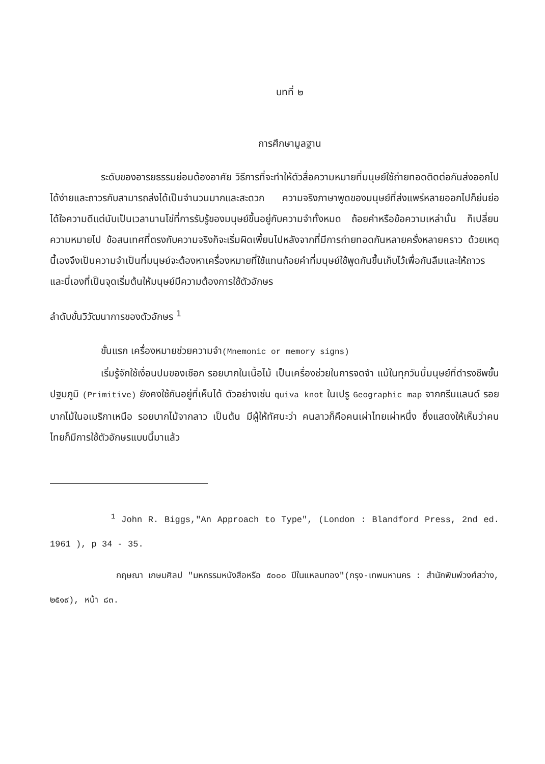บทที่ ๒
การศึกษามูลฐาน
ระดับของอารยธรรมย่อมต้องอาศัย วิธีการที่จะทำให้ตัวสื่อความหมายที่มนุษย์ใช้ถ่ายทอดติดต่อกันส่งออกไปได้ง่ายและถาวรกับสามารถส่งได้เป็นจำนวนมากและสะดวก ความจริงภาษาพูดของมนุษย์ที่ส่งแพร่หลายออกไปก็ย่นย่อได้ใจความดีแต่นับเป็นเวลานานโข่ที่การรับรู้ของมนุษย์ขึ้นอยู่กับความจำทั้งหมด ถ้อยคำหรือข้อความเหล่านั้น ก็เปลี่ยนความหมายไป ข้อสนเทศที่ตรงกับความจริงก็จะเริ่มผิดเพี้ยนไปหลังจากที่มีการถ่ายทอดกันหลายครั้งหลายคราว ด้วยเหตุนี้เองจึงเป็นความจำเป็นที่มนุษย์จะต้องหาเครื่องหมายที่ใช้แทนถ้อยคำที่มนุษย์ใช้พูดกันขึ้นเก็บไว้เพื่อกันลืมและให้ถาวร และนี่เองที่เป็นจุดเริ่มต้นให้มนุษย์มีความต้องการใช้ตัวอักษร
ลำดับขั้นวิวัฒนาการของตัวอักษร <sup>1</sup>
ขั้นแรก เครื่องหมายช่วยความจำ(Mnemonic or memory signs)
เริ่มรู้จักใช้เงื่อนปมของเชือก รอยบากในเนื้อไม้ เป็นเครื่องช่วยในการจดจำ แม้ในทุกวันนี้มนุษย์ที่ดำรงชีพขั้นปฐมภูมิ (Primitive) ยังคงใช้กันอยู่ที่เห็นได้ ตัวอย่างเช่น quiva knot ในเปรู Geographic map จากกรีนแลนด์ รอยบากไม้ในอเมริกาเหนือ รอยบากไม้จากลาว เป็นต้น มีผู้ให้ทัศนะว่า คนลาวก็คือคนเผ่าไทยเผ่าหนึ่ง ซึ่งแสดงให้เห็นว่าคนไทยก็มีการใช้ตัวอักษรแบบนี้มาแล้ว
<sup>1</sup> John R. Biggs,"An Approach to Type", (London : Blandford Press, 2nd ed. 1961 ), p 34 - 35.
กฤษณา เกษมศิลป "มหกรรมหนังสือหรือ ๕๐๐๐ ปีในแหลมทอง"(กรุง-เทพมหานคร : สำนักพิมพ์วงศ์สว่าง, ๒๕๑๙), หน้า ๘๓.